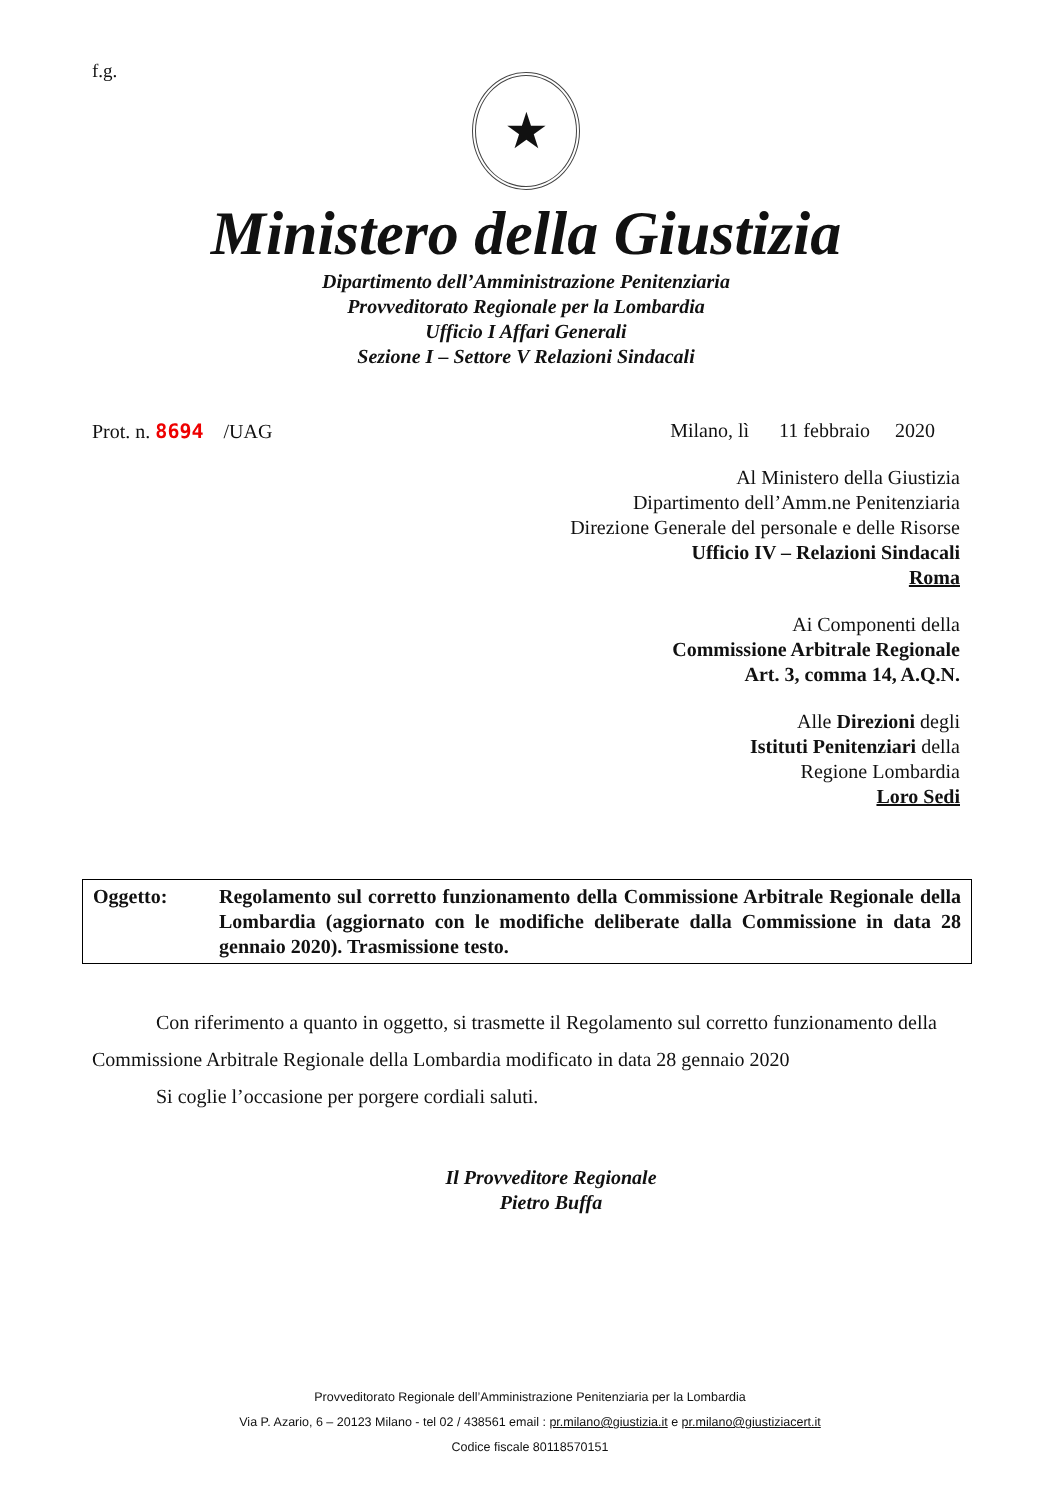f.g.
★
Ministero della Giustizia
Dipartimento dell’Amministrazione Penitenziaria
Provveditorato Regionale per la Lombardia
Ufficio I Affari Generali
Sezione I – Settore V Relazioni Sindacali
Prot. n. 8694 /UAG Milano, lì 11 febbraio 2020
Al Ministero della Giustizia
Dipartimento dell’Amm.ne Penitenziaria
Direzione Generale del personale e delle Risorse
Ufficio IV – Relazioni Sindacali
Roma
Ai Componenti della
Commissione Arbitrale Regionale
Art. 3, comma 14, A.Q.N.
Alle Direzioni degli
Istituti Penitenziari della
Regione Lombardia
Loro Sedi
Oggetto: Regolamento sul corretto funzionamento della Commissione Arbitrale Regionale della Lombardia (aggiornato con le modifiche deliberate dalla Commissione in data 28 gennaio 2020). Trasmissione testo.
Con riferimento a quanto in oggetto, si trasmette il Regolamento sul corretto funzionamento della Commissione Arbitrale Regionale della Lombardia modificato in data 28 gennaio 2020
Si coglie l’occasione per porgere cordiali saluti.
Il Provveditore Regionale
Pietro Buffa
Provveditorato Regionale dell’Amministrazione Penitenziaria per la Lombardia
Via P. Azario, 6 – 20123 Milano - tel 02 / 438561 email : pr.milano@giustizia.it e pr.milano@giustiziacert.it
Codice fiscale 80118570151